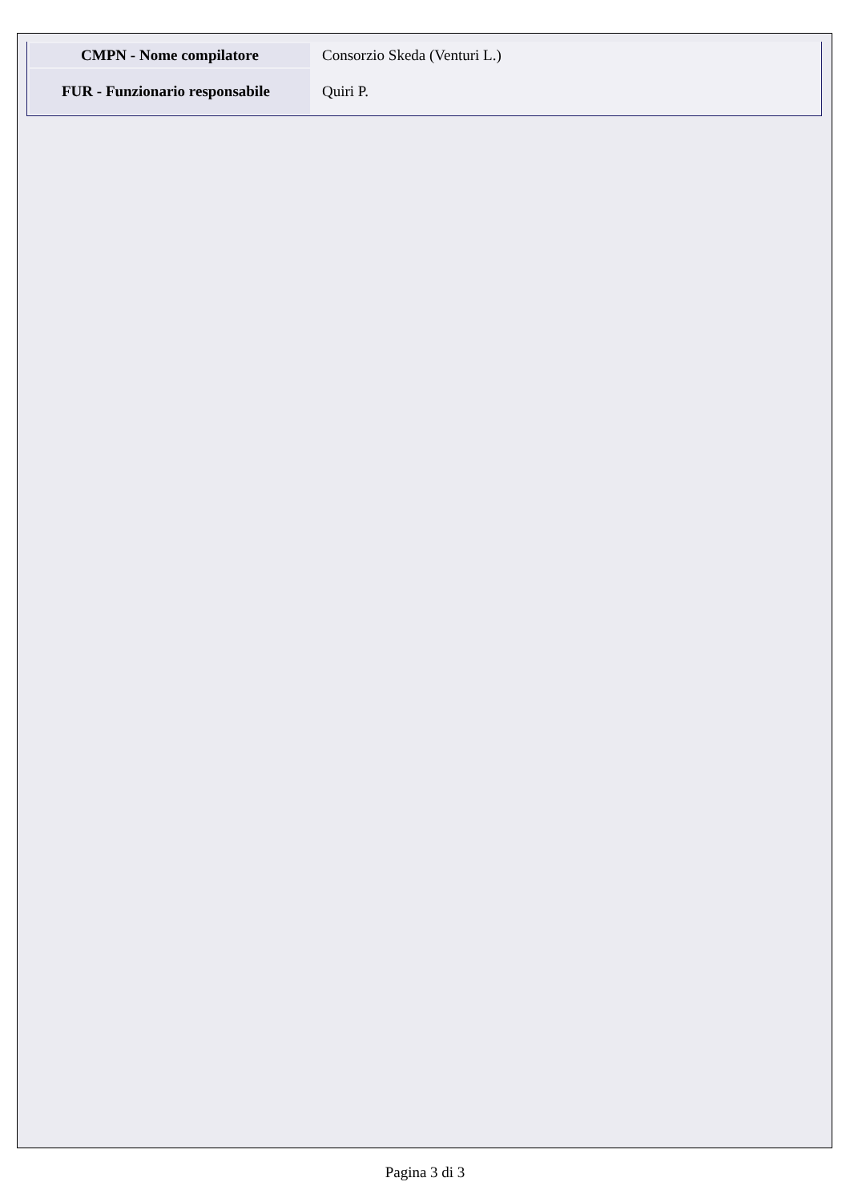| CMPN - Nome compilatore | Consorzio Skeda (Venturi L.) |
| FUR - Funzionario responsabile | Quiri P. |
Pagina 3 di 3